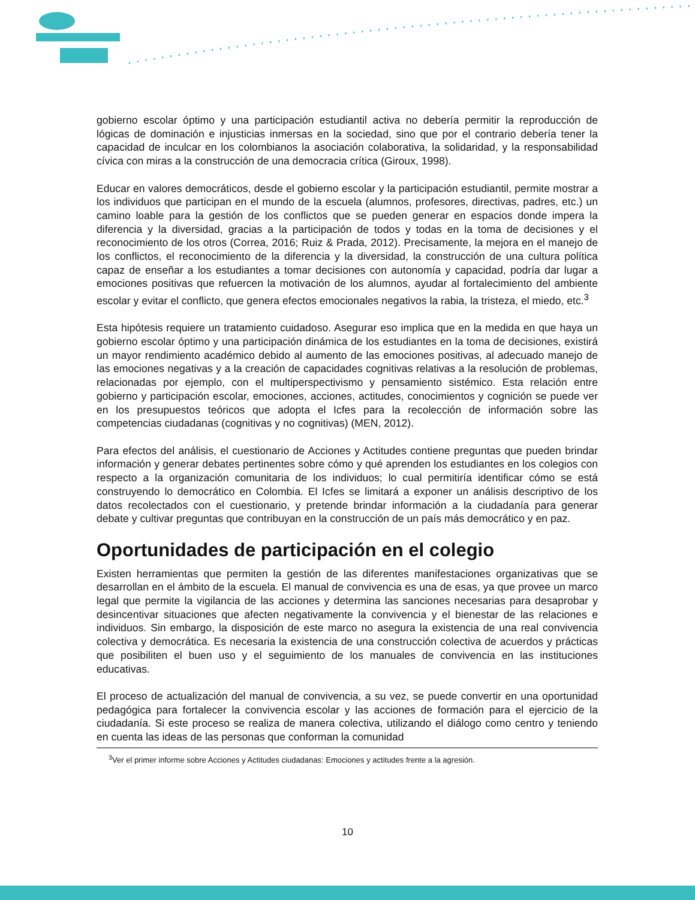gobierno escolar óptimo y una participación estudiantil activa no debería permitir la reproducción de lógicas de dominación e injusticias inmersas en la sociedad, sino que por el contrario debería tener la capacidad de inculcar en los colombianos la asociación colaborativa, la solidaridad, y la responsabilidad cívica con miras a la construcción de una democracia crítica (Giroux, 1998).
Educar en valores democráticos, desde el gobierno escolar y la participación estudiantil, permite mostrar a los individuos que participan en el mundo de la escuela (alumnos, profesores, directivas, padres, etc.) un camino loable para la gestión de los conflictos que se pueden generar en espacios donde impera la diferencia y la diversidad, gracias a la participación de todos y todas en la toma de decisiones y el reconocimiento de los otros (Correa, 2016; Ruiz & Prada, 2012). Precisamente, la mejora en el manejo de los conflictos, el reconocimiento de la diferencia y la diversidad, la construcción de una cultura política capaz de enseñar a los estudiantes a tomar decisiones con autonomía y capacidad, podría dar lugar a emociones positivas que refuercen la motivación de los alumnos, ayudar al fortalecimiento del ambiente escolar y evitar el conflicto, que genera efectos emocionales negativos la rabia, la tristeza, el miedo, etc.<sup>3</sup>
Esta hipótesis requiere un tratamiento cuidadoso. Asegurar eso implica que en la medida en que haya un gobierno escolar óptimo y una participación dinámica de los estudiantes en la toma de decisiones, existirá un mayor rendimiento académico debido al aumento de las emociones positivas, al adecuado manejo de las emociones negativas y a la creación de capacidades cognitivas relativas a la resolución de problemas, relacionadas por ejemplo, con el multiperspectivismo y pensamiento sistémico. Esta relación entre gobierno y participación escolar, emociones, acciones, actitudes, conocimientos y cognición se puede ver en los presupuestos teóricos que adopta el Icfes para la recolección de información sobre las competencias ciudadanas (cognitivas y no cognitivas) (MEN, 2012).
Para efectos del análisis, el cuestionario de Acciones y Actitudes contiene preguntas que pueden brindar información y generar debates pertinentes sobre cómo y qué aprenden los estudiantes en los colegios con respecto a la organización comunitaria de los individuos; lo cual permitiría identificar cómo se está construyendo lo democrático en Colombia. El Icfes se limitará a exponer un análisis descriptivo de los datos recolectados con el cuestionario, y pretende brindar información a la ciudadanía para generar debate y cultivar preguntas que contribuyan en la construcción de un país más democrático y en paz.
Oportunidades de participación en el colegio
Existen herramientas que permiten la gestión de las diferentes manifestaciones organizativas que se desarrollan en el ámbito de la escuela. El manual de convivencia es una de esas, ya que provee un marco legal que permite la vigilancia de las acciones y determina las sanciones necesarias para desaprobar y desincentivar situaciones que afecten negativamente la convivencia y el bienestar de las relaciones e individuos. Sin embargo, la disposición de este marco no asegura la existencia de una real convivencia colectiva y democrática. Es necesaria la existencia de una construcción colectiva de acuerdos y prácticas que posibiliten el buen uso y el seguimiento de los manuales de convivencia en las instituciones educativas.
El proceso de actualización del manual de convivencia, a su vez, se puede convertir en una oportunidad pedagógica para fortalecer la convivencia escolar y las acciones de formación para el ejercicio de la ciudadanía. Si este proceso se realiza de manera colectiva, utilizando el diálogo como centro y teniendo en cuenta las ideas de las personas que conforman la comunidad
<sup>3</sup> Ver el primer informe sobre Acciones y Actitudes ciudadanas: Emociones y actitudes frente a la agresión.
10